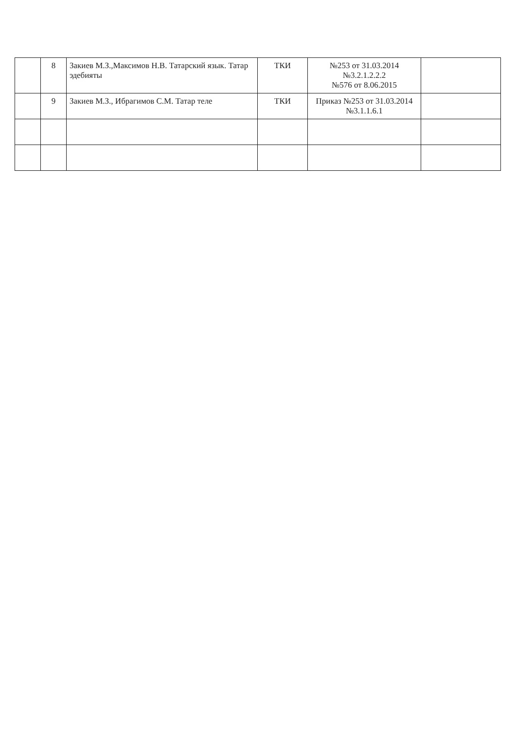| | 8 | Закиев М.З.,Максимов Н.В. Татарский язык. Татар эдебияты | ТКИ | №253 от 31.03.2014 №3.2.1.2.2.2 №576 от 8.06.2015 | |
| | 9 | Закиев М.З., Ибрагимов С.М. Татар теле | ТКИ | Приказ №253 от 31.03.2014 №3.1.1.6.1 | |